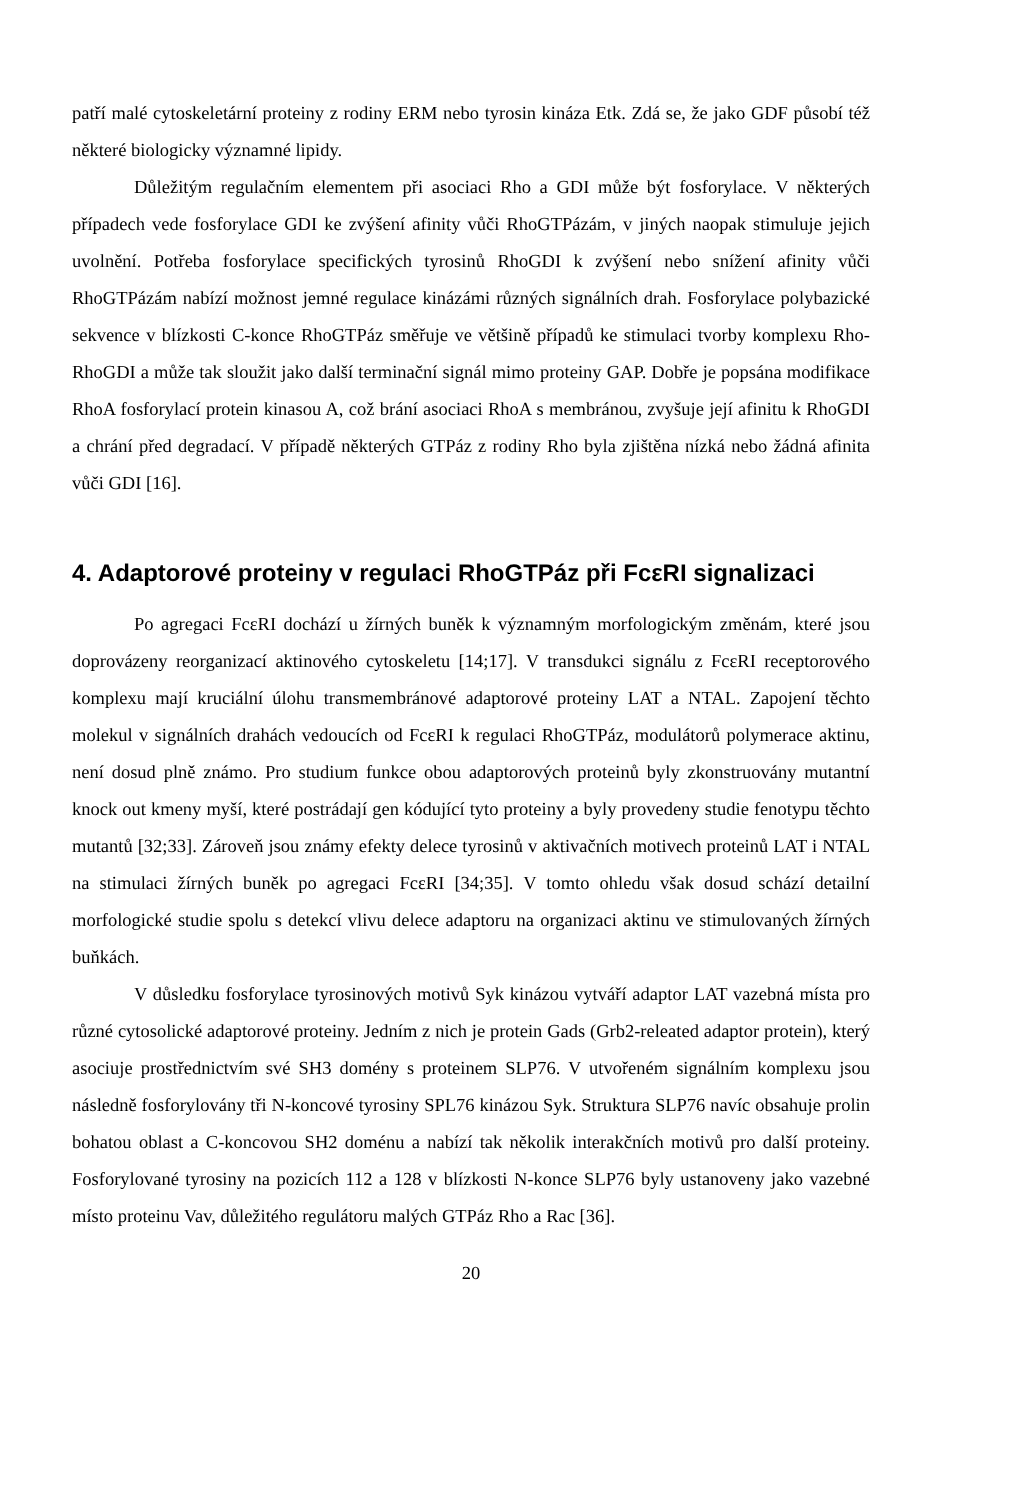patří malé cytoskeletární proteiny z rodiny ERM nebo tyrosin kináza Etk. Zdá se, že jako GDF působí též některé biologicky významné lipidy.
Důležitým regulačním elementem při asociaci Rho a GDI může být fosforylace. V některých případech vede fosforylace GDI ke zvýšení afinity vůči RhoGTPázám, v jiných naopak stimuluje jejich uvolnění. Potřeba fosforylace specifických tyrosinů RhoGDI k zvýšení nebo snížení afinity vůči RhoGTPázám nabízí možnost jemné regulace kinázámi různých signálních drah. Fosforylace polybazické sekvence v blízkosti C-konce RhoGTPáz směřuje ve většině případů ke stimulaci tvorby komplexu Rho-RhoGDI a může tak sloužit jako další terminační signál mimo proteiny GAP. Dobře je popsána modifikace RhoA fosforylací protein kinasou A, což brání asociaci RhoA s membránou, zvyšuje její afinitu k RhoGDI a chrání před degradací. V případě některých GTPáz z rodiny Rho byla zjištěna nízká nebo žádná afinita vůči GDI [16].
4. Adaptorové proteiny v regulaci RhoGTPáz při FcεRI signalizaci
Po agregaci FcεRI dochází u žírných buněk k významným morfologickým změnám, které jsou doprovázeny reorganizací aktinového cytoskeletu [14;17]. V transdukci signálu z FcεRI receptorového komplexu mají kruciální úlohu transmembránové adaptorové proteiny LAT a NTAL. Zapojení těchto molekul v signálních drahách vedoucích od FcεRI k regulaci RhoGTPáz, modulátorů polymerace aktinu, není dosud plně známo. Pro studium funkce obou adaptorových proteinů byly zkonstruovány mutantní knock out kmeny myší, které postrádají gen kódující tyto proteiny a byly provedeny studie fenotypu těchto mutantů [32;33]. Zároveň jsou známy efekty delece tyrosinů v aktivačních motivech proteinů LAT i NTAL na stimulaci žírných buněk po agregaci FcεRI [34;35]. V tomto ohledu však dosud schází detailní morfologické studie spolu s detekcí vlivu delece adaptoru na organizaci aktinu ve stimulovaných žírných buňkách.
V důsledku fosforylace tyrosinových motivů Syk kinázou vytváří adaptor LAT vazebná místa pro různé cytosolické adaptorové proteiny. Jedním z nich je protein Gads (Grb2-releated adaptor protein), který asociuje prostřednictvím své SH3 domény s proteinem SLP76. V utvořeném signálním komplexu jsou následně fosforylovány tři N-koncové tyrosiny SPL76 kinázou Syk. Struktura SLP76 navíc obsahuje prolin bohatou oblast a C-koncovou SH2 doménu a nabízí tak několik interakčních motivů pro další proteiny. Fosforylované tyrosiny na pozicích 112 a 128 v blízkosti N-konce SLP76 byly ustanoveny jako vazebné místo proteinu Vav, důležitého regulátoru malých GTPáz Rho a Rac [36].
20